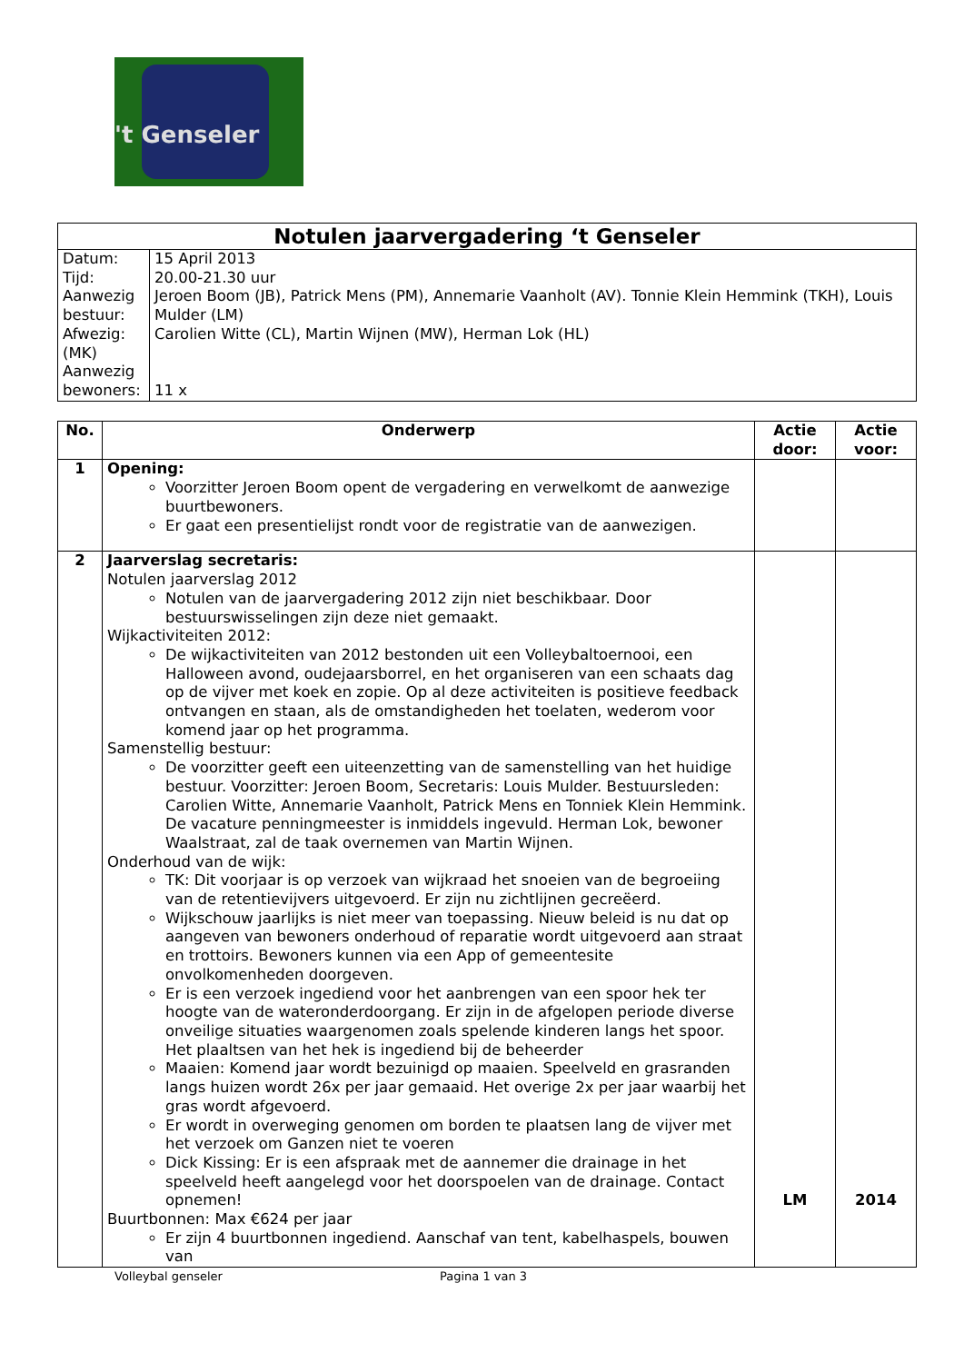't Genseler
| Notulen jaarvergadering ‘t Genseler | |
| --- | --- |
| Datum: Tijd: Aanwezig bestuur: Afwezig: (MK) Aanwezig bewoners: | 15 April 2013 20.00-21.30 uur Jeroen Boom (JB), Patrick Mens (PM), Annemarie Vaanholt (AV). Tonnie Klein Hemmink (TKH), Louis Mulder (LM) Carolien Witte (CL), Martin Wijnen (MW), Herman Lok (HL) 11 x |
| No. | Onderwerp | Actie door: | Actie voor: |
| --- | --- | --- | --- |
| 1 | Opening: Voorzitter Jeroen Boom opent de vergadering en verwelkomt de aanwezige buurtbewoners. Er gaat een presentielijst rondt voor de registratie van de aanwezigen. | | |
| 2 | Jaarverslag secretaris: Notulen jaarverslag 2012 Notulen van de jaarvergadering 2012 zijn niet beschikbaar. Door bestuurswisselingen zijn deze niet gemaakt. Wijkactiviteiten 2012: De wijkactiviteiten van 2012 bestonden uit een Volleybaltoernooi, een Halloween avond, oudejaarsborrel, en het organiseren van een schaats dag op de vijver met koek en zopie. Op al deze activiteiten is positieve feedback ontvangen en staan, als de omstandigheden het toelaten, wederom voor komend jaar op het programma. Samenstellig bestuur: De voorzitter geeft een uiteenzetting van de samenstelling van het huidige bestuur. Voorzitter: Jeroen Boom, Secretaris: Louis Mulder. Bestuursleden: Carolien Witte, Annemarie Vaanholt, Patrick Mens en Tonniek Klein Hemmink. De vacature penningmeester is inmiddels ingevuld. Herman Lok, bewoner Waalstraat, zal de taak overnemen van Martin Wijnen. Onderhoud van de wijk: TK: Dit voorjaar is op verzoek van wijkraad het snoeien van de begroeiing van de retentievijvers uitgevoerd. Er zijn nu zichtlijnen gecreëerd. Wijkschouw jaarlijks is niet meer van toepassing. Nieuw beleid is nu dat op aangeven van bewoners onderhoud of reparatie wordt uitgevoerd aan straat en trottoirs. Bewoners kunnen via een App of gemeentesite onvolkomenheden doorgeven. Er is een verzoek ingediend voor het aanbrengen van een spoor hek ter hoogte van de wateronderdoorgang. Er zijn in de afgelopen periode diverse onveilige situaties waargenomen zoals spelende kinderen langs het spoor. Het plaaltsen van het hek is ingediend bij de beheerder Maaien: Komend jaar wordt bezuinigd op maaien. Speelveld en grasranden langs huizen wordt 26x per jaar gemaaid. Het overige 2x per jaar waarbij het gras wordt afgevoerd. Er wordt in overweging genomen om borden te plaatsen lang de vijver met het verzoek om Ganzen niet te voeren Dick Kissing: Er is een afspraak met de aannemer die drainage in het speelveld heeft aangelegd voor het doorspoelen van de drainage. Contact opnemen! Buurtbonnen: Max €624 per jaar Er zijn 4 buurtbonnen ingediend. Aanschaf van tent, kabelhaspels, bouwen van | LM | 2014 |
Volleybal genseler Pagina 1 van 3